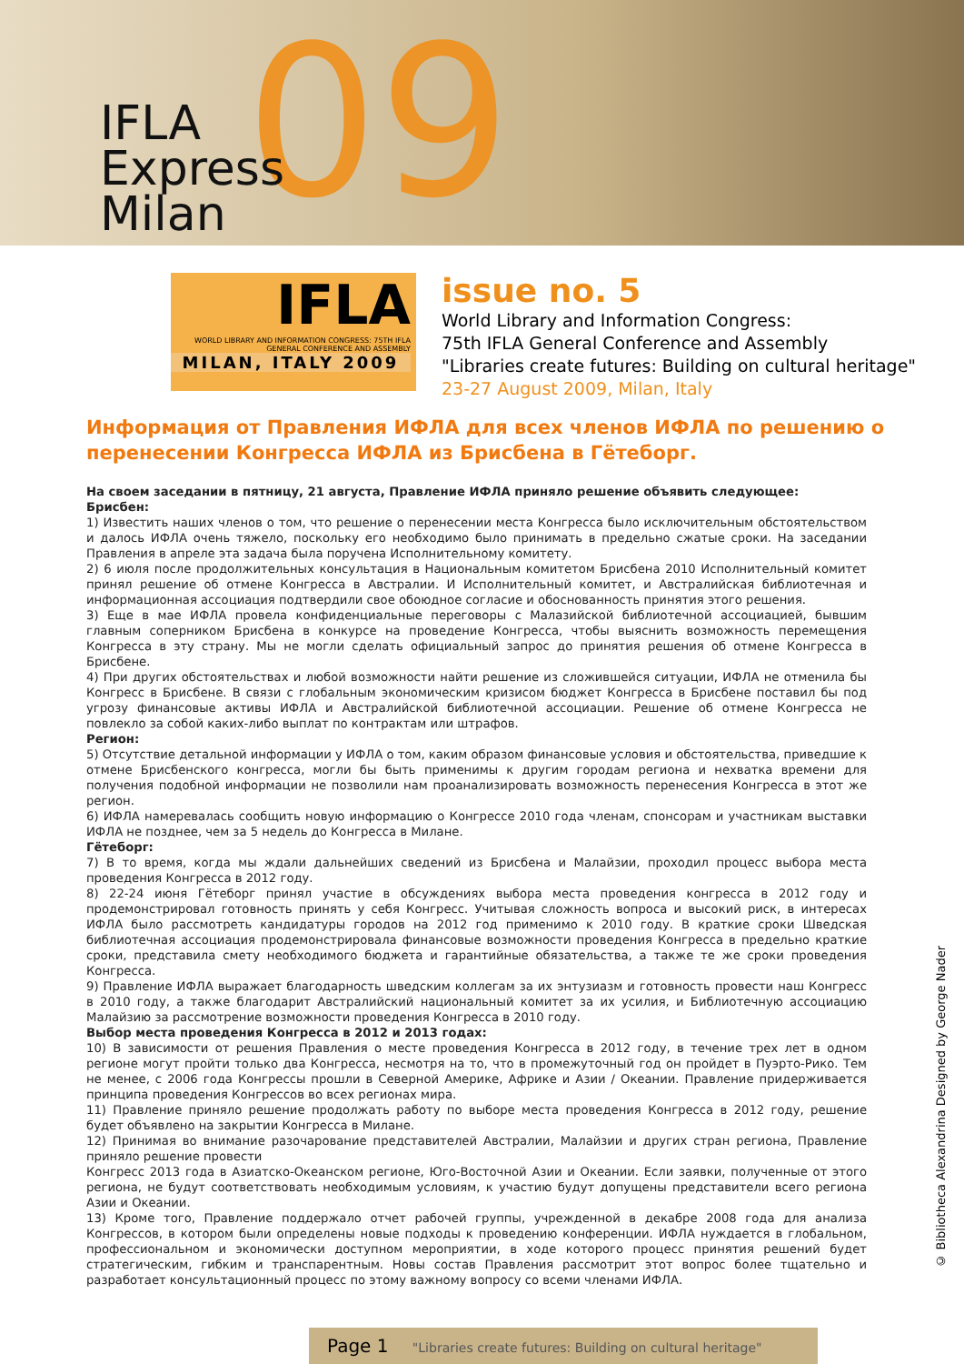09
IFLA
Express
Milan
IFLA
WORLD LIBRARY AND INFORMATION CONGRESS: 75TH IFLA GENERAL CONFERENCE AND ASSEMBLY
MILAN, ITALY 2009
issue no. 5
World Library and Information Congress:
75th IFLA General Conference and Assembly
"Libraries create futures: Building on cultural heritage"
23-27 August 2009, Milan, Italy
Информация от Правления ИФЛА для всех членов ИФЛА по решению о перенесении Конгресса ИФЛА из Брисбена в Гётеборг.
На своем заседании в пятницу, 21 августа, Правление ИФЛА приняло решение объявить следующее:
Брисбен:
1) Известить наших членов о том, что решение о перенесении места Конгресса было исключительным обстоятельством и далось ИФЛА очень тяжело, поскольку его необходимо было принимать в предельно сжатые сроки. На заседании Правления в апреле эта задача была поручена Исполнительному комитету.
2) 6 июля после продолжительных консультация в Национальным комитетом Брисбена 2010 Исполнительный комитет принял решение об отмене Конгресса в Австралии. И Исполнительный комитет, и Австралийская библиотечная и информационная ассоциация подтвердили свое обоюдное согласие и обоснованность принятия этого решения.
3) Еще в мае ИФЛА провела конфиденциальные переговоры с Малазийской библиотечной ассоциацией, бывшим главным соперником Брисбена в конкурсе на проведение Конгресса, чтобы выяснить возможность перемещения Конгресса в эту страну. Мы не могли сделать официальный запрос до принятия решения об отмене Конгресса в Брисбене.
4) При других обстоятельствах и любой возможности найти решение из сложившейся ситуации, ИФЛА не отменила бы Конгресс в Брисбене. В связи с глобальным экономическим кризисом бюджет Конгресса в Брисбене поставил бы под угрозу финансовые активы ИФЛА и Австралийской библиотечной ассоциации. Решение об отмене Конгресса не повлекло за собой каких-либо выплат по контрактам или штрафов.
Регион:
5) Отсутствие детальной информации у ИФЛА о том, каким образом финансовые условия и обстоятельства, приведшие к отмене Брисбенского конгресса, могли бы быть применимы к другим городам региона и нехватка времени для получения подобной информации не позволили нам проанализировать возможность перенесения Конгресса в этот же регион.
6) ИФЛА намеревалась сообщить новую информацию о Конгрессе 2010 года членам, спонсорам и участникам выставки ИФЛА не позднее, чем за 5 недель до Конгресса в Милане.
Гётеборг:
7) В то время, когда мы ждали дальнейших сведений из Брисбена и Малайзии, проходил процесс выбора места проведения Конгресса в 2012 году.
8) 22-24 июня Гётеборг принял участие в обсуждениях выбора места проведения конгресса в 2012 году и продемонстрировал готовность принять у себя Конгресс. Учитывая сложность вопроса и высокий риск, в интересах ИФЛА было рассмотреть кандидатуры городов на 2012 год применимо к 2010 году. В краткие сроки Шведская библиотечная ассоциация продемонстрировала финансовые возможности проведения Конгресса в предельно краткие сроки, представила смету необходимого бюджета и гарантийные обязательства, а также те же сроки проведения Конгресса.
9) Правление ИФЛА выражает благодарность шведским коллегам за их энтузиазм и готовность провести наш Конгресс в 2010 году, а также благодарит Австралийский национальный комитет за их усилия, и Библиотечную ассоциацию Малайзию за рассмотрение возможности проведения Конгресса в 2010 году.
Выбор места проведения Конгресса в 2012 и 2013 годах:
10) В зависимости от решения Правления о месте проведения Конгресса в 2012 году, в течение трех лет в одном регионе могут пройти только два Конгресса, несмотря на то, что в промежуточный год он пройдет в Пуэрто-Рико. Тем не менее, с 2006 года Конгрессы прошли в Северной Америке, Африке и Азии / Океании. Правление придерживается принципа проведения Конгрессов во всех регионах мира.
11) Правление приняло решение продолжать работу по выборе места проведения Конгресса в 2012 году, решение будет объявлено на закрытии Конгресса в Милане.
12) Принимая во внимание разочарование представителей Австралии, Малайзии и других стран региона, Правление приняло решение провести
Конгресс 2013 года в Азиатско-Океанском регионе, Юго-Восточной Азии и Океании. Если заявки, полученные от этого региона, не будут соответствовать необходимым условиям, к участию будут допущены представители всего региона Азии и Океании.
13) Кроме того, Правление поддержало отчет рабочей группы, учрежденной в декабре 2008 года для анализа Конгрессов, в котором были определены новые подходы к проведению конференции. ИФЛА нуждается в глобальном, профессиональном и экономически доступном мероприятии, в ходе которого процесс принятия решений будет стратегическим, гибким и транспарентным. Новы состав Правления рассмотрит этот вопрос более тщательно и разработает консультационный процесс по этому важному вопросу со всеми членами ИФЛА.
© Bibliotheca Alexandrina Designed by George Nader
Page 1 "Libraries create futures: Building on cultural heritage"